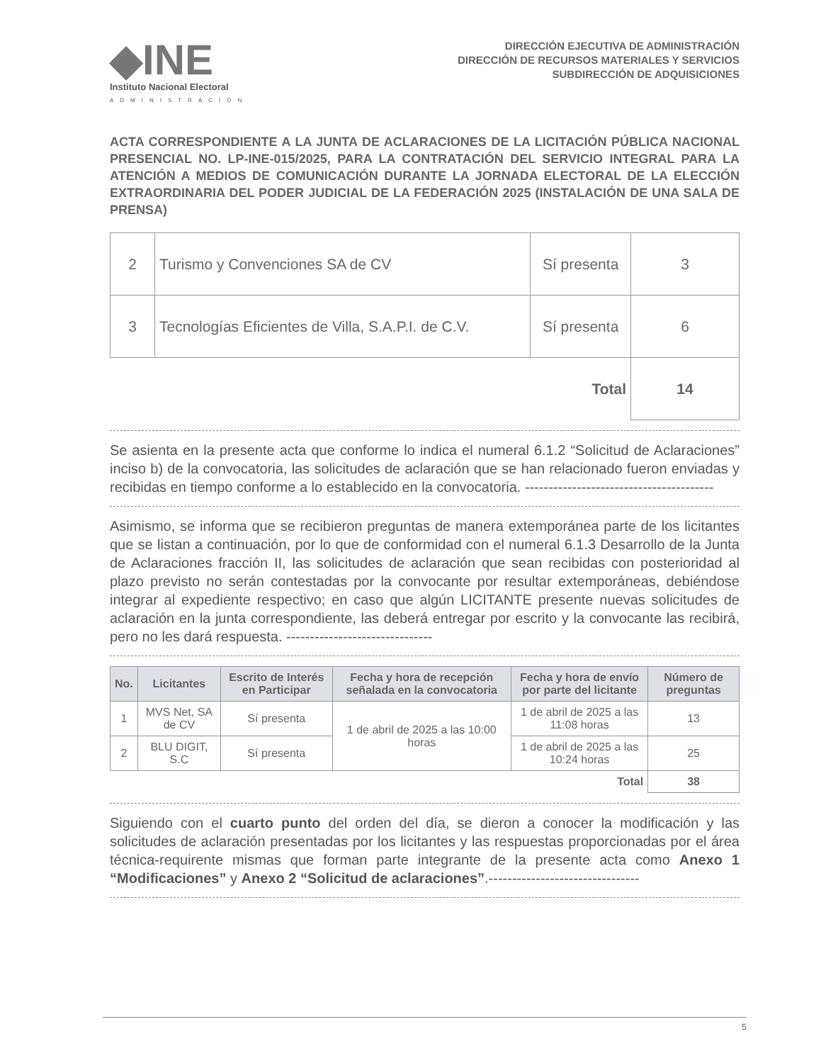◆INE
Instituto Nacional Electoral
ADMINISTRACIÓN
DIRECCIÓN EJECUTIVA DE ADMINISTRACIÓN
DIRECCIÓN DE RECURSOS MATERIALES Y SERVICIOS
SUBDIRECCIÓN DE ADQUISICIONES
ACTA CORRESPONDIENTE A LA JUNTA DE ACLARACIONES DE LA LICITACIÓN PÚBLICA NACIONAL PRESENCIAL NO. LP-INE-015/2025, PARA LA CONTRATACIÓN DEL SERVICIO INTEGRAL PARA LA ATENCIÓN A MEDIOS DE COMUNICACIÓN DURANTE LA JORNADA ELECTORAL DE LA ELECCIÓN EXTRAORDINARIA DEL PODER JUDICIAL DE LA FEDERACIÓN 2025 (INSTALACIÓN DE UNA SALA DE PRENSA)
| 2 | Turismo y Convenciones SA de CV | Sí presenta | 3 |
| 3 | Tecnologías Eficientes de Villa, S.A.P.I. de C.V. | Sí presenta | 6 |
| Total | | | 14 |
Se asienta en la presente acta que conforme lo indica el numeral 6.1.2 “Solicitud de Aclaraciones” inciso b) de la convocatoria, las solicitudes de aclaración que se han relacionado fueron enviadas y recibidas en tiempo conforme a lo establecido en la convocatoria. ----------------------------------------
Asimismo, se informa que se recibieron preguntas de manera extemporánea parte de los licitantes que se listan a continuación, por lo que de conformidad con el numeral 6.1.3 Desarrollo de la Junta de Aclaraciones fracción II, las solicitudes de aclaración que sean recibidas con posterioridad al plazo previsto no serán contestadas por la convocante por resultar extemporáneas, debiéndose integrar al expediente respectivo; en caso que algún LICITANTE presente nuevas solicitudes de aclaración en la junta correspondiente, las deberá entregar por escrito y la convocante las recibirá, pero no les dará respuesta. -------------------------------
| No. | Licitantes | Escrito de Interés en Participar | Fecha y hora de recepción señalada en la convocatoria | Fecha y hora de envío por parte del licitante | Número de preguntas |
| --- | --- | --- | --- | --- | --- |
| 1 | MVS Net, SA de CV | Sí presenta | 1 de abril de 2025 a las 10:00 horas | 1 de abril de 2025 a las 11:08 horas | 13 |
| 2 | BLU DIGIT, S.C | Sí presenta | | 1 de abril de 2025 a las 10:24 horas | 25 |
| Total | | | | | 38 |
Siguiendo con el cuarto punto del orden del día, se dieron a conocer la modificación y las solicitudes de aclaración presentadas por los licitantes y las respuestas proporcionadas por el área técnica-requirente mismas que forman parte integrante de la presente acta como Anexo 1 “Modificaciones” y Anexo 2 “Solicitud de aclaraciones”.--------------------------------
5